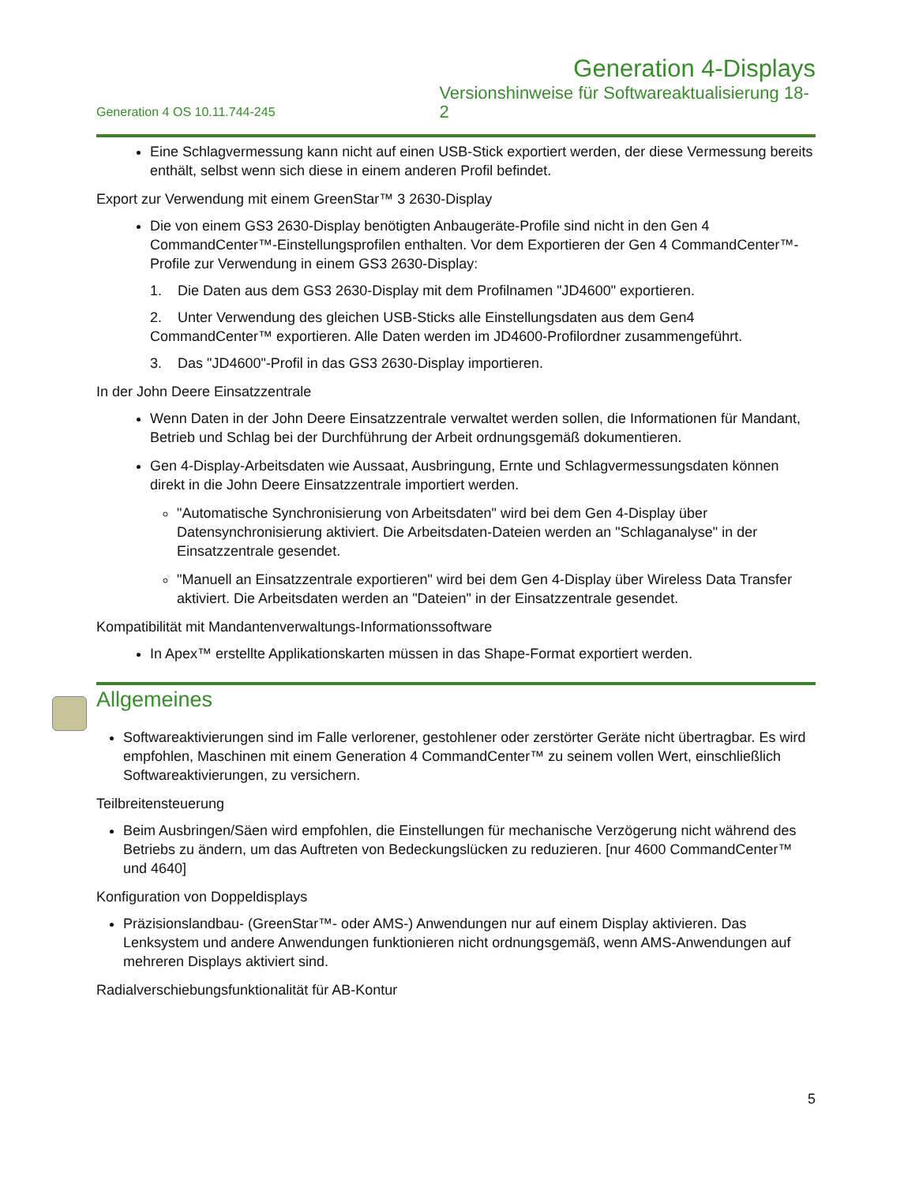Generation 4-Displays
Generation 4 OS 10.11.744-245
Versionshinweise für Softwareaktualisierung 18-2
Eine Schlagvermessung kann nicht auf einen USB-Stick exportiert werden, der diese Vermessung bereits enthält, selbst wenn sich diese in einem anderen Profil befindet.
Export zur Verwendung mit einem GreenStar™ 3 2630-Display
Die von einem GS3 2630-Display benötigten Anbaugeräte-Profile sind nicht in den Gen 4 CommandCenter™-Einstellungsprofilen enthalten. Vor dem Exportieren der Gen 4 CommandCenter™-Profile zur Verwendung in einem GS3 2630-Display:
1. Die Daten aus dem GS3 2630-Display mit dem Profilnamen "JD4600" exportieren.
2. Unter Verwendung des gleichen USB-Sticks alle Einstellungsdaten aus dem Gen4 CommandCenter™ exportieren. Alle Daten werden im JD4600-Profilordner zusammengeführt.
3. Das "JD4600"-Profil in das GS3 2630-Display importieren.
In der John Deere Einsatzzentrale
Wenn Daten in der John Deere Einsatzzentrale verwaltet werden sollen, die Informationen für Mandant, Betrieb und Schlag bei der Durchführung der Arbeit ordnungsgemäß dokumentieren.
Gen 4-Display-Arbeitsdaten wie Aussaat, Ausbringung, Ernte und Schlagvermessungsdaten können direkt in die John Deere Einsatzzentrale importiert werden.
"Automatische Synchronisierung von Arbeitsdaten" wird bei dem Gen 4-Display über Datensynchronisierung aktiviert. Die Arbeitsdaten-Dateien werden an "Schlaganalyse" in der Einsatzzentrale gesendet.
"Manuell an Einsatzzentrale exportieren" wird bei dem Gen 4-Display über Wireless Data Transfer aktiviert. Die Arbeitsdaten werden an "Dateien" in der Einsatzzentrale gesendet.
Kompatibilität mit Mandantenverwaltungs-Informationssoftware
In Apex™ erstellte Applikationskarten müssen in das Shape-Format exportiert werden.
Allgemeines
Softwareaktivierungen sind im Falle verlorener, gestohlener oder zerstörter Geräte nicht übertragbar. Es wird empfohlen, Maschinen mit einem Generation 4 CommandCenter™ zu seinem vollen Wert, einschließlich Softwareaktivierungen, zu versichern.
Teilbreitensteuerung
Beim Ausbringen/Säen wird empfohlen, die Einstellungen für mechanische Verzögerung nicht während des Betriebs zu ändern, um das Auftreten von Bedeckungslücken zu reduzieren. [nur 4600 CommandCenter™ und 4640]
Konfiguration von Doppeldisplays
Präzisionslandbau- (GreenStar™- oder AMS-) Anwendungen nur auf einem Display aktivieren. Das Lenksystem und andere Anwendungen funktionieren nicht ordnungsgemäß, wenn AMS-Anwendungen auf mehreren Displays aktiviert sind.
Radialverschiebungsfunktionalität für AB-Kontur
5